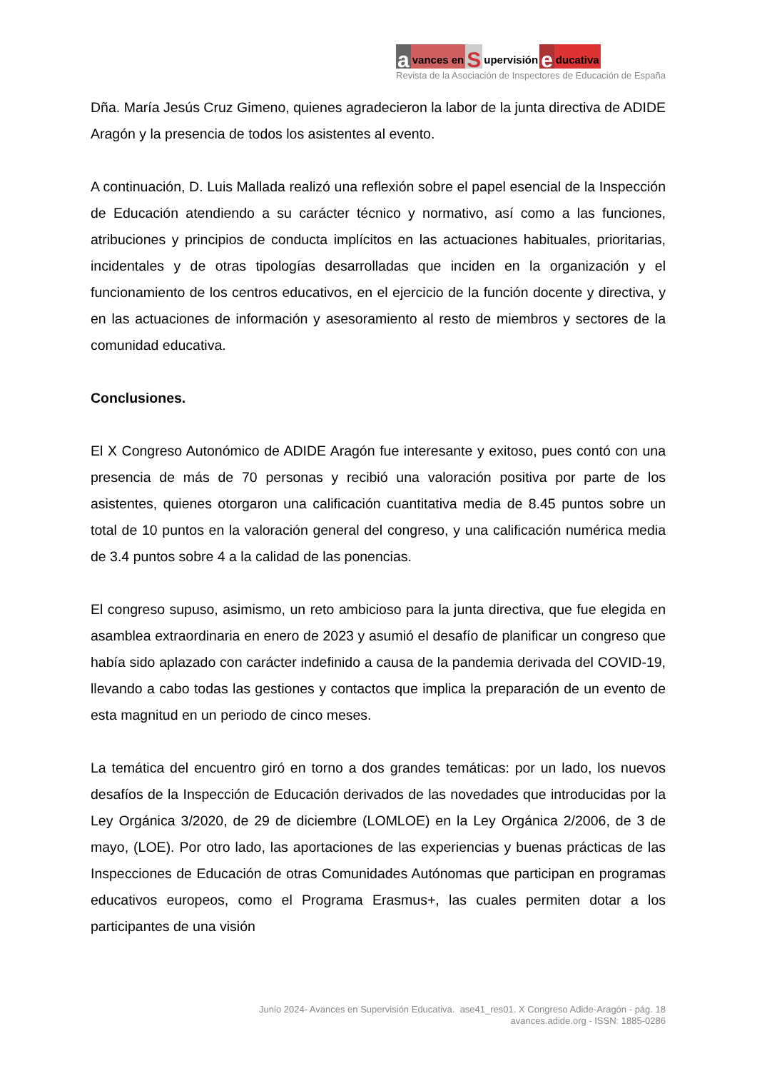a vances en S upervisión e ducativa
Revista de la Asociación de Inspectores de Educación de España
Dña. María Jesús Cruz Gimeno, quienes agradecieron la labor de la junta directiva de ADIDE Aragón y la presencia de todos los asistentes al evento.
A continuación, D. Luis Mallada realizó una reflexión sobre el papel esencial de la Inspección de Educación atendiendo a su carácter técnico y normativo, así como a las funciones, atribuciones y principios de conducta implícitos en las actuaciones habituales, prioritarias, incidentales y de otras tipologías desarrolladas que inciden en la organización y el funcionamiento de los centros educativos, en el ejercicio de la función docente y directiva, y en las actuaciones de información y asesoramiento al resto de miembros y sectores de la comunidad educativa.
Conclusiones.
El X Congreso Autonómico de ADIDE Aragón fue interesante y exitoso, pues contó con una presencia de más de 70 personas y recibió una valoración positiva por parte de los asistentes, quienes otorgaron una calificación cuantitativa media de 8.45 puntos sobre un total de 10 puntos en la valoración general del congreso, y una calificación numérica media de 3.4 puntos sobre 4 a la calidad de las ponencias.
El congreso supuso, asimismo, un reto ambicioso para la junta directiva, que fue elegida en asamblea extraordinaria en enero de 2023 y asumió el desafío de planificar un congreso que había sido aplazado con carácter indefinido a causa de la pandemia derivada del COVID-19, llevando a cabo todas las gestiones y contactos que implica la preparación de un evento de esta magnitud en un periodo de cinco meses.
La temática del encuentro giró en torno a dos grandes temáticas: por un lado, los nuevos desafíos de la Inspección de Educación derivados de las novedades que introducidas por la Ley Orgánica 3/2020, de 29 de diciembre (LOMLOE) en la Ley Orgánica 2/2006, de 3 de mayo, (LOE). Por otro lado, las aportaciones de las experiencias y buenas prácticas de las Inspecciones de Educación de otras Comunidades Autónomas que participan en programas educativos europeos, como el Programa Erasmus+, las cuales permiten dotar a los participantes de una visión
Junio 2024- Avances en Supervisión Educativa. ase41_res01. X Congreso Adide-Aragón - pág. 18
avances.adide.org - ISSN: 1885-0286